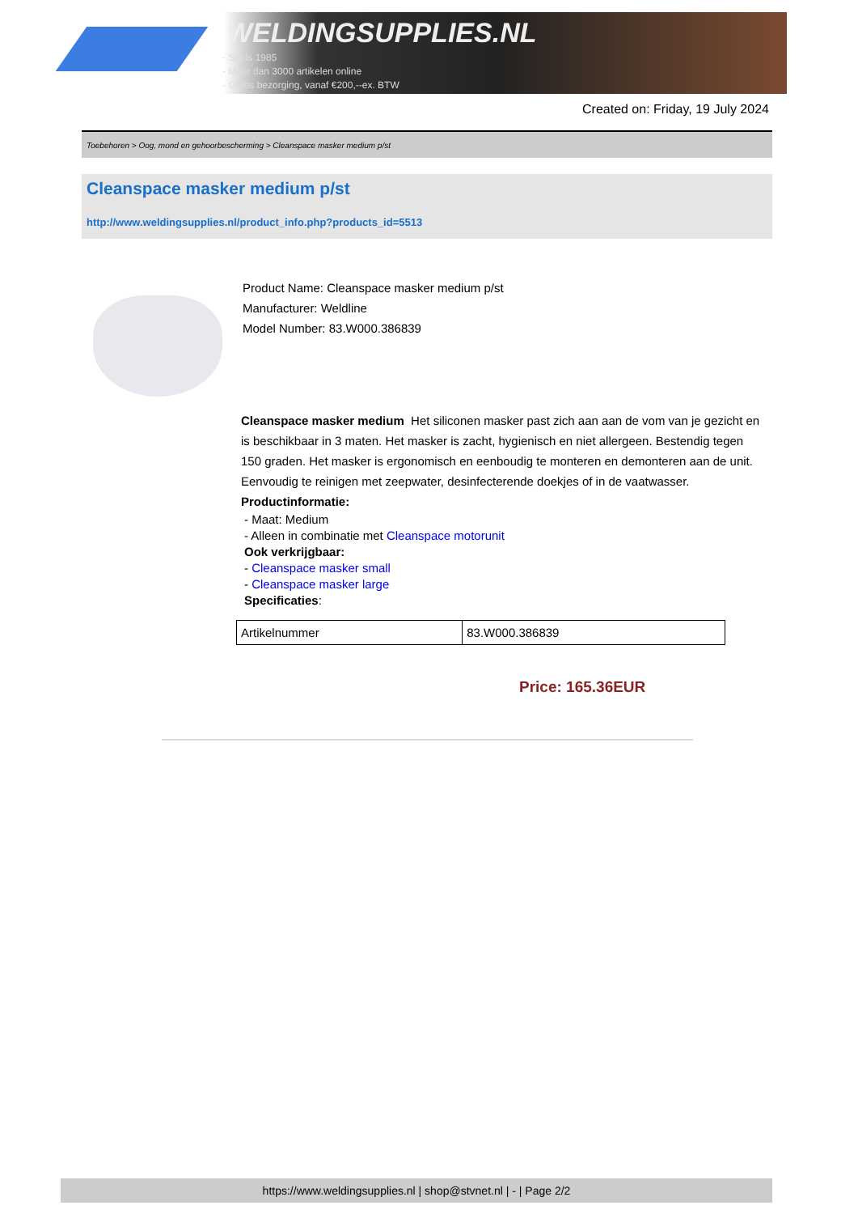WELDINGSUPPLIES.NL
- Sinds 1985
- Méér dan 3000 artikelen online
- Gratis bezorging, vanaf €200,--ex. BTW
Created on: Friday, 19 July 2024
Toebehoren > Oog, mond en gehoorbescherming > Cleanspace masker medium p/st
Cleanspace masker medium p/st
http://www.weldingsupplies.nl/product_info.php?products_id=5513
Product Name: Cleanspace masker medium p/st
Manufacturer: Weldline
Model Number: 83.W000.386839
Cleanspace masker medium Het siliconen masker past zich aan aan de vom van je gezicht en is beschikbaar in 3 maten. Het masker is zacht, hygienisch en niet allergeen. Bestendig tegen 150 graden. Het masker is ergonomisch en eenboudig te monteren en demonteren aan de unit. Eenvoudig te reinigen met zeepwater, desinfecterende doekjes of in de vaatwasser. Productinformatie:
- Maat: Medium
- Alleen in combinatie met Cleanspace motorunit
Ook verkrijgbaar:
- Cleanspace masker small
- Cleanspace masker large
Specificaties:
| Artikelnummer | 83.W000.386839 |
Price: 165.36EUR
https://www.weldingsupplies.nl | shop@stvnet.nl | - | Page 2/2